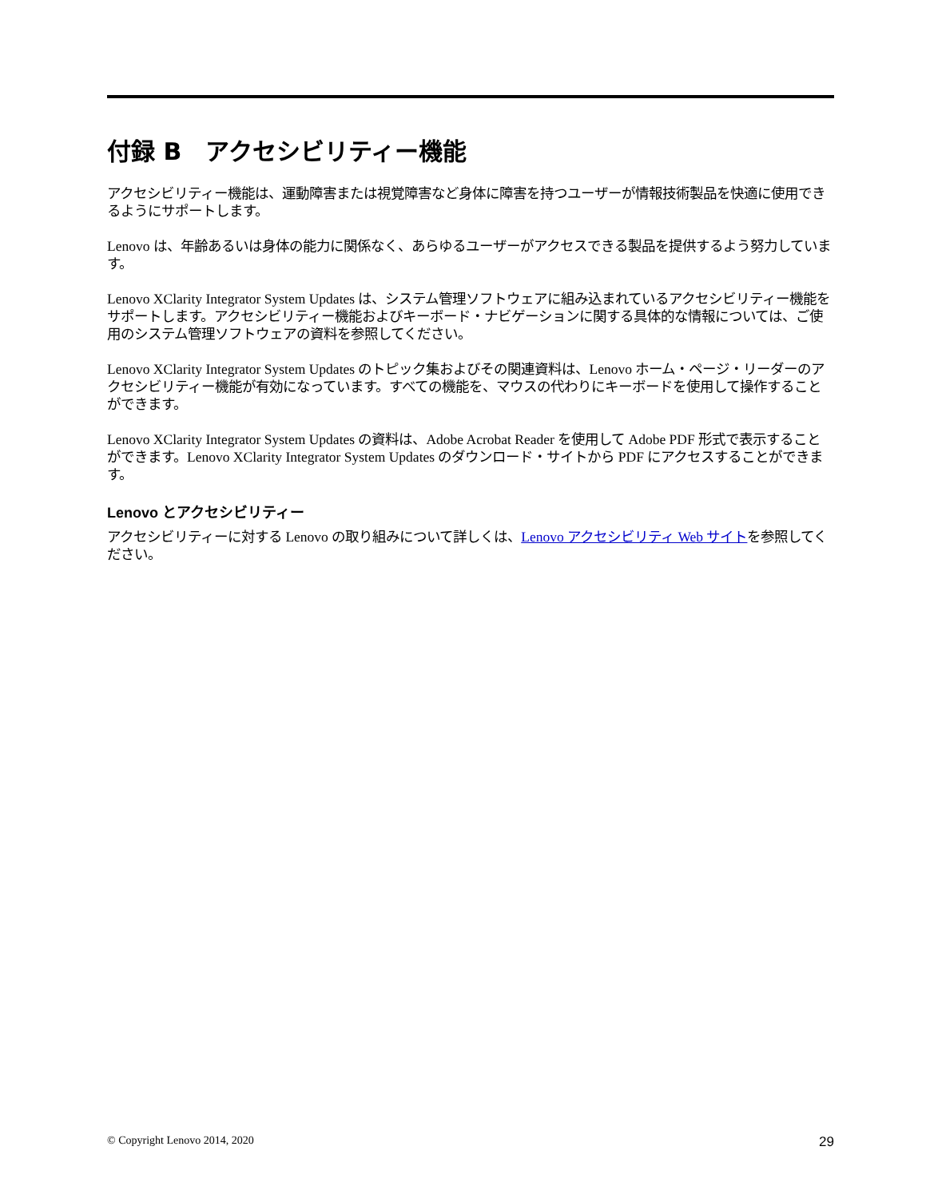付録 B　アクセシビリティー機能
アクセシビリティー機能は、運動障害または視覚障害など身体に障害を持つユーザーが情報技術製品を快適に使用できるようにサポートします。
Lenovo は、年齢あるいは身体の能力に関係なく、あらゆるユーザーがアクセスできる製品を提供するよう努力しています。
Lenovo XClarity Integrator System Updates は、システム管理ソフトウェアに組み込まれているアクセシビリティー機能をサポートします。アクセシビリティー機能およびキーボード・ナビゲーションに関する具体的な情報については、ご使用のシステム管理ソフトウェアの資料を参照してください。
Lenovo XClarity Integrator System Updates のトピック集およびその関連資料は、Lenovo ホーム・ページ・リーダーのアクセシビリティー機能が有効になっています。すべての機能を、マウスの代わりにキーボードを使用して操作することができます。
Lenovo XClarity Integrator System Updates の資料は、Adobe Acrobat Reader を使用して Adobe PDF 形式で表示することができます。Lenovo XClarity Integrator System Updates のダウンロード・サイトから PDF にアクセスすることができます。
Lenovo とアクセシビリティー
アクセシビリティーに対する Lenovo の取り組みについて詳しくは、Lenovo アクセシビリティ Web サイトを参照してください。
© Copyright Lenovo 2014, 2020 29